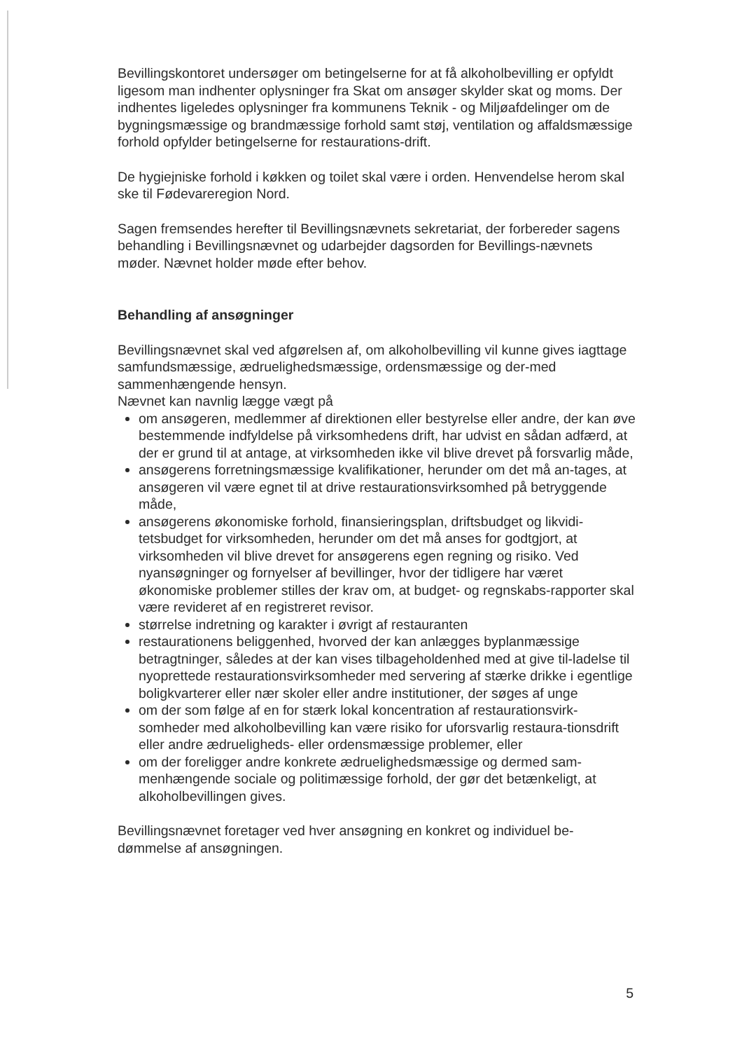Bevillingskontoret undersøger om betingelserne for at få alkoholbevilling er opfyldt ligesom man indhenter oplysninger fra Skat om ansøger skylder skat og moms. Der indhentes ligeledes oplysninger fra kommunens Teknik - og Miljøafdelinger om de bygningsmæssige og brandmæssige forhold samt støj, ventilation og affaldsmæssige forhold opfylder betingelserne for restaurations-drift.
De hygiejniske forhold i køkken og toilet skal være i orden. Henvendelse herom skal ske til Fødevareregion Nord.
Sagen fremsendes herefter til Bevillingsnævnets sekretariat, der forbereder sagens behandling i Bevillingsnævnet og udarbejder dagsorden for Bevillings-nævnets møder. Nævnet holder møde efter behov.
Behandling af ansøgninger
Bevillingsnævnet skal ved afgørelsen af, om alkoholbevilling vil kunne gives iagttage samfundsmæssige, ædruelighedsmæssige, ordensmæssige og der-med sammenhængende hensyn.
Nævnet kan navnlig lægge vægt på
om ansøgeren, medlemmer af direktionen eller bestyrelse eller andre, der kan øve bestemmende indfyldelse på virksomhedens drift, har udvist en sådan adfærd, at der er grund til at antage, at virksomheden ikke vil blive drevet på forsvarlig måde,
ansøgerens forretningsmæssige kvalifikationer, herunder om det må an-tages, at ansøgeren vil være egnet til at drive restaurationsvirksomhed på betryggende måde,
ansøgerens økonomiske forhold, finansieringsplan, driftsbudget og likvidi-tetsbudget for virksomheden, herunder om det må anses for godtgjort, at virksomheden vil blive drevet for ansøgerens egen regning og risiko. Ved nyansøgninger og fornyelser af bevillinger, hvor der tidligere har været økonomiske problemer stilles der krav om, at budget- og regnskabs-rapporter skal være revideret af en registreret revisor.
størrelse indretning og karakter i øvrigt af restauranten
restaurationens beliggenhed, hvorved der kan anlægges byplanmæssige betragtninger, således at der kan vises tilbageholdenhed med at give til-ladelse til nyoprettede restaurationsvirksomheder med servering af stærke drikke i egentlige boligkvarterer eller nær skoler eller andre institutioner, der søges af unge
om der som følge af en for stærk lokal koncentration af restaurationsvirk-somheder med alkoholbevilling kan være risiko for uforsvarlig restaura-tionsdrift eller andre ædrueligheds- eller ordensmæssige problemer, eller
om der foreligger andre konkrete ædruelighedsmæssige og dermed sam-menhængende sociale og politimæssige forhold, der gør det betænkeligt, at alkoholbevillingen gives.
Bevillingsnævnet foretager ved hver ansøgning en konkret og individuel be-dømmelse af ansøgningen.
5